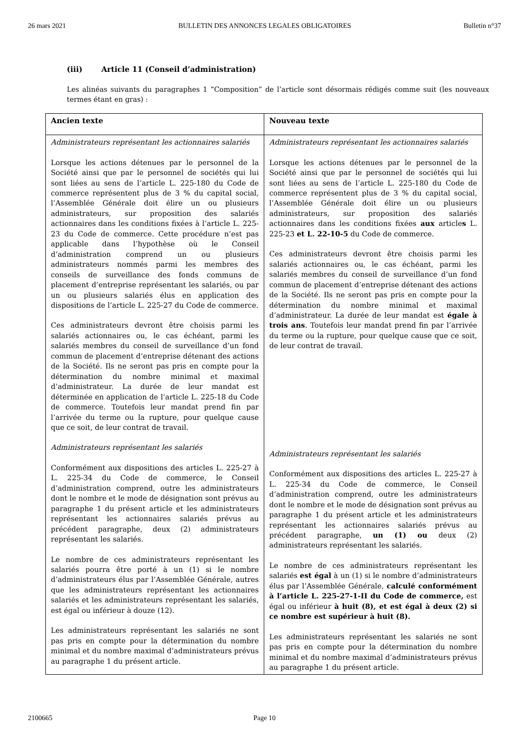26 mars 2021 BULLETIN DES ANNONCES LEGALES OBLIGATOIRES
Bulletin n°37
(iii) Article 11 (Conseil d’administration)
Les alinéas suivants du paragraphes 1 “Composition” de l’article sont désormais rédigés comme suit (les nouveaux termes étant en gras) :
| Ancien texte | Nouveau texte |
| --- | --- |
| Administrateurs représentant les actionnaires salariés Lorsque les actions détenues par le personnel de la Société ainsi que par le personnel de sociétés qui lui sont liées au sens de l’article L. 225-180 du Code de commerce représentent plus de 3 % du capital social, l’Assemblée Générale doit élire un ou plusieurs administrateurs, sur proposition des salariés actionnaires dans les conditions fixées à l’article L. 225-23 du Code de commerce. Cette procédure n’est pas applicable dans l’hypothèse où le Conseil d’administration comprend un ou plusieurs administrateurs nommés parmi les membres des conseils de surveillance des fonds communs de placement d’entreprise représentant les salariés, ou par un ou plusieurs salariés élus en application des dispositions de l’article L. 225-27 du Code de commerce. Ces administrateurs devront être choisis parmi les salariés actionnaires ou, le cas échéant, parmi les salariés membres du conseil de surveillance d’un fond commun de placement d’entreprise détenant des actions de la Société. Ils ne seront pas pris en compte pour la détermination du nombre minimal et maximal d’administrateur. La durée de leur mandat est déterminée en application de l’article L. 225-18 du Code de commerce. Toutefois leur mandat prend fin par l’arrivée du terme ou la rupture, pour quelque cause que ce soit, de leur contrat de travail. Administrateurs représentant les salariés Conformément aux dispositions des articles L. 225-27 à L. 225-34 du Code de commerce, le Conseil d’administration comprend, outre les administrateurs dont le nombre et le mode de désignation sont prévus au paragraphe 1 du présent article et les administrateurs représentant les actionnaires salariés prévus au précédent paragraphe, deux (2) administrateurs représentant les salariés. Le nombre de ces administrateurs représentant les salariés pourra être porté à un (1) si le nombre d’administrateurs élus par l’Assemblée Générale, autres que les administrateurs représentant les actionnaires salariés et les administrateurs représentant les salariés, est égal ou inférieur à douze (12). Les administrateurs représentant les salariés ne sont pas pris en compte pour la détermination du nombre minimal et du nombre maximal d’administrateurs prévus au paragraphe 1 du présent article. | Administrateurs représentant les actionnaires salariés Lorsque les actions détenues par le personnel de la Société ainsi que par le personnel de sociétés qui lui sont liées au sens de l’article L. 225-180 du Code de commerce représentent plus de 3 % du capital social, l’Assemblée Générale doit élire un ou plusieurs administrateurs, sur proposition des salariés actionnaires dans les conditions fixées aux article s L. 225-23 et L. 22-10-5 du Code de commerce. Ces administrateurs devront être choisis parmi les salariés actionnaires ou, le cas échéant, parmi les salariés membres du conseil de surveillance d’un fond commun de placement d’entreprise détenant des actions de la Société. Ils ne seront pas pris en compte pour la détermination du nombre minimal et maximal d’administrateur. La durée de leur mandat est égale à trois ans . Toutefois leur mandat prend fin par l’arrivée du terme ou la rupture, pour quelque cause que ce soit, de leur contrat de travail. Administrateurs représentant les salariés Conformément aux dispositions des articles L. 225-27 à L. 225-34 du Code de commerce, le Conseil d’administration comprend, outre les administrateurs dont le nombre et le mode de désignation sont prévus au paragraphe 1 du présent article et les administrateurs représentant les actionnaires salariés prévus au précédent paragraphe, un (1) ou deux (2) administrateurs représentant les salariés. Le nombre de ces administrateurs représentant les salariés est égal à un (1) si le nombre d’administrateurs élus par l’Assemblée Générale, calculé conformément à l’article L. 225-27-1-II du Code de commerce, est égal ou inférieur à huit (8), et est égal à deux (2) si ce nombre est supérieur à huit (8). Les administrateurs représentant les salariés ne sont pas pris en compte pour la détermination du nombre minimal et du nombre maximal d’administrateurs prévus au paragraphe 1 du présent article. |
2100665 Page 10